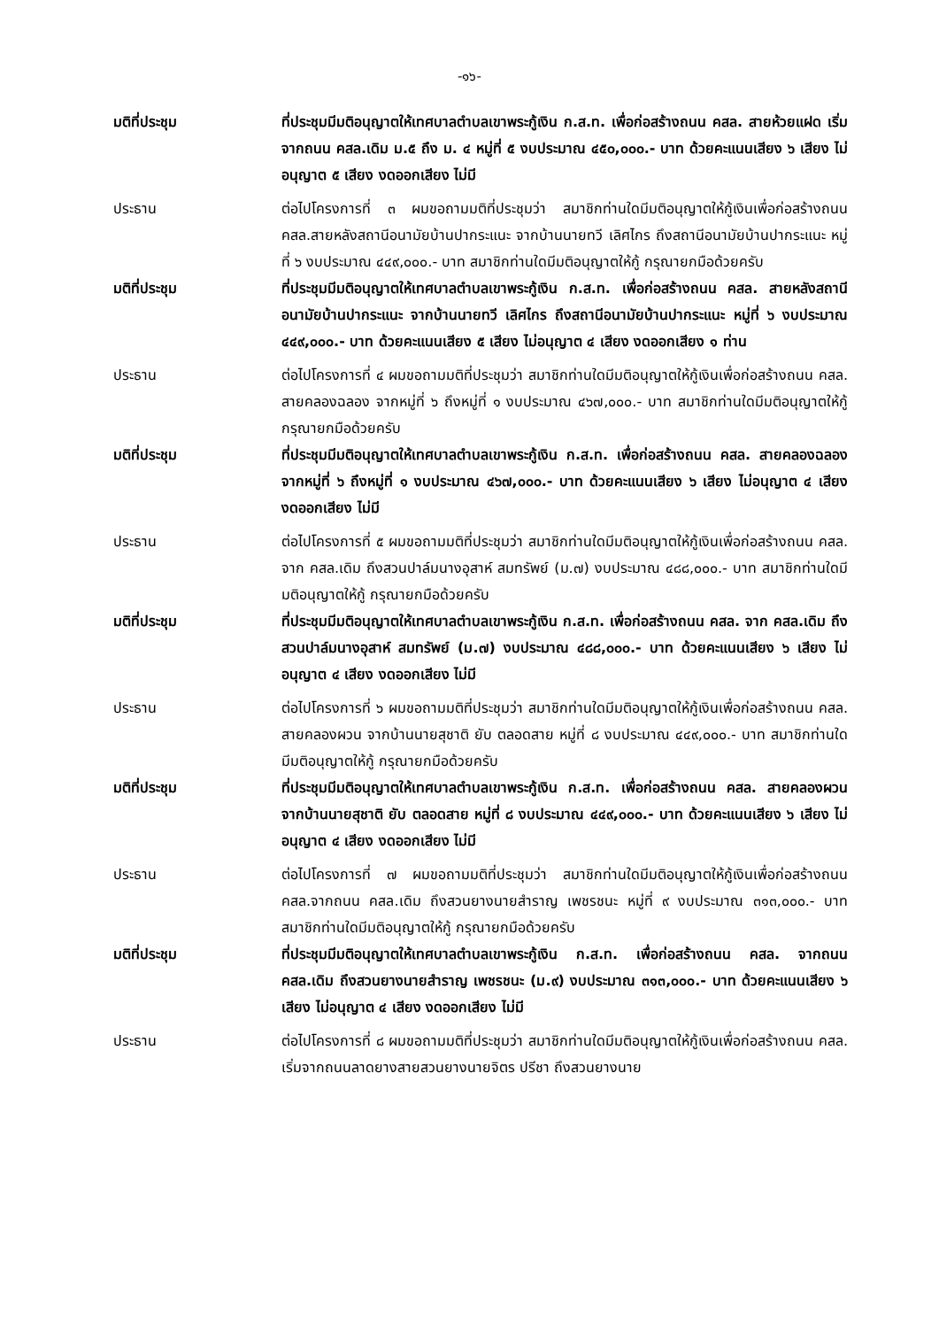-๑๖-
มติที่ประชุม ที่ประชุมมีมติอนุญาตให้เทศบาลตำบลเขาพระกู้เงิน ก.ส.ท. เพื่อก่อสร้างถนน คสล. สายห้วยแฝด เริ่มจากถนน คสล.เดิม ม.๕ ถึง ม. ๔ หมู่ที่ ๕ งบประมาณ ๔๕๐,๐๐๐.- บาท ด้วยคะแนนเสียง ๖ เสียง ไม่อนุญาต ๕ เสียง งดออกเสียง ไม่มี
ประธาน ต่อไปโครงการที่ ๓ ผมขอถามมติที่ประชุมว่า สมาชิกท่านใดมีมติอนุญาตให้กู้เงินเพื่อก่อสร้างถนน คสล.สายหลังสถานีอนามัยบ้านปากระแนะ จากบ้านนายทวี เลิศไกร ถึงสถานีอนามัยบ้านปากระแนะ หมู่ที่ ๖ งบประมาณ ๔๔๙,๐๐๐.- บาท สมาชิกท่านใดมีมติอนุญาตให้กู้ กรุณายกมือด้วยครับ
มติที่ประชุม ที่ประชุมมีมติอนุญาตให้เทศบาลตำบลเขาพระกู้เงิน ก.ส.ท. เพื่อก่อสร้างถนน คสล. สายหลังสถานีอนามัยบ้านปากระแนะ จากบ้านนายทวี เลิศไกร ถึงสถานีอนามัยบ้านปากระแนะ หมู่ที่ ๖ งบประมาณ ๔๔๙,๐๐๐.- บาท ด้วยคะแนนเสียง ๕ เสียง ไม่อนุญาต ๔ เสียง งดออกเสียง ๑ ท่าน
ประธาน ต่อไปโครงการที่ ๔ ผมขอถามมติที่ประชุมว่า สมาชิกท่านใดมีมติอนุญาตให้กู้เงินเพื่อก่อสร้างถนน คสล. สายคลองฉลอง จากหมู่ที่ ๖ ถึงหมู่ที่ ๑ งบประมาณ ๔๖๗,๐๐๐.- บาท สมาชิกท่านใดมีมติอนุญาตให้กู้ กรุณายกมือด้วยครับ
มติที่ประชุม ที่ประชุมมีมติอนุญาตให้เทศบาลตำบลเขาพระกู้เงิน ก.ส.ท. เพื่อก่อสร้างถนน คสล. สายคลองฉลอง จากหมู่ที่ ๖ ถึงหมู่ที่ ๑ งบประมาณ ๔๖๗,๐๐๐.- บาท ด้วยคะแนนเสียง ๖ เสียง ไม่อนุญาต ๔ เสียง งดออกเสียง ไม่มี
ประธาน ต่อไปโครงการที่ ๕ ผมขอถามมติที่ประชุมว่า สมาชิกท่านใดมีมติอนุญาตให้กู้เงินเพื่อก่อสร้างถนน คสล. จาก คสล.เดิม ถึงสวนปาล์มนางอุสาห์ สมทรัพย์ (ม.๗) งบประมาณ ๔๘๘,๐๐๐.- บาท สมาชิกท่านใดมีมติอนุญาตให้กู้ กรุณายกมือด้วยครับ
มติที่ประชุม ที่ประชุมมีมติอนุญาตให้เทศบาลตำบลเขาพระกู้เงิน ก.ส.ท. เพื่อก่อสร้างถนน คสล. จาก คสล.เดิม ถึงสวนปาล์มนางอุสาห์ สมทรัพย์ (ม.๗) งบประมาณ ๔๘๘,๐๐๐.- บาท ด้วยคะแนนเสียง ๖ เสียง ไม่อนุญาต ๔ เสียง งดออกเสียง ไม่มี
ประธาน ต่อไปโครงการที่ ๖ ผมขอถามมติที่ประชุมว่า สมาชิกท่านใดมีมติอนุญาตให้กู้เงินเพื่อก่อสร้างถนน คสล. สายคลองผวน จากบ้านนายสุชาติ ยับ ตลอดสาย หมู่ที่ ๘ งบประมาณ ๔๔๙,๐๐๐.- บาท สมาชิกท่านใดมีมติอนุญาตให้กู้ กรุณายกมือด้วยครับ
มติที่ประชุม ที่ประชุมมีมติอนุญาตให้เทศบาลตำบลเขาพระกู้เงิน ก.ส.ท. เพื่อก่อสร้างถนน คสล. สายคลองผวน จากบ้านนายสุชาติ ยับ ตลอดสาย หมู่ที่ ๘ งบประมาณ ๔๔๙,๐๐๐.- บาท ด้วยคะแนนเสียง ๖ เสียง ไม่อนุญาต ๔ เสียง งดออกเสียง ไม่มี
ประธาน ต่อไปโครงการที่ ๗ ผมขอถามมติที่ประชุมว่า สมาชิกท่านใดมีมติอนุญาตให้กู้เงินเพื่อก่อสร้างถนน คสล.จากถนน คสล.เดิม ถึงสวนยางนายสำราญ เพชรชนะ หมู่ที่ ๙ งบประมาณ ๓๑๓,๐๐๐.- บาท สมาชิกท่านใดมีมติอนุญาตให้กู้ กรุณายกมือด้วยครับ
มติที่ประชุม ที่ประชุมมีมติอนุญาตให้เทศบาลตำบลเขาพระกู้เงิน ก.ส.ท. เพื่อก่อสร้างถนน คสล. จากถนน คสล.เดิม ถึงสวนยางนายสำราญ เพชรชนะ (ม.๙) งบประมาณ ๓๑๓,๐๐๐.- บาท ด้วยคะแนนเสียง ๖ เสียง ไม่อนุญาต ๔ เสียง งดออกเสียง ไม่มี
ประธาน ต่อไปโครงการที่ ๘ ผมขอถามมติที่ประชุมว่า สมาชิกท่านใดมีมติอนุญาตให้กู้เงินเพื่อก่อสร้างถนน คสล. เริ่มจากถนนลาดยางสายสวนยางนายจิตร ปรีชา ถึงสวนยางนาย